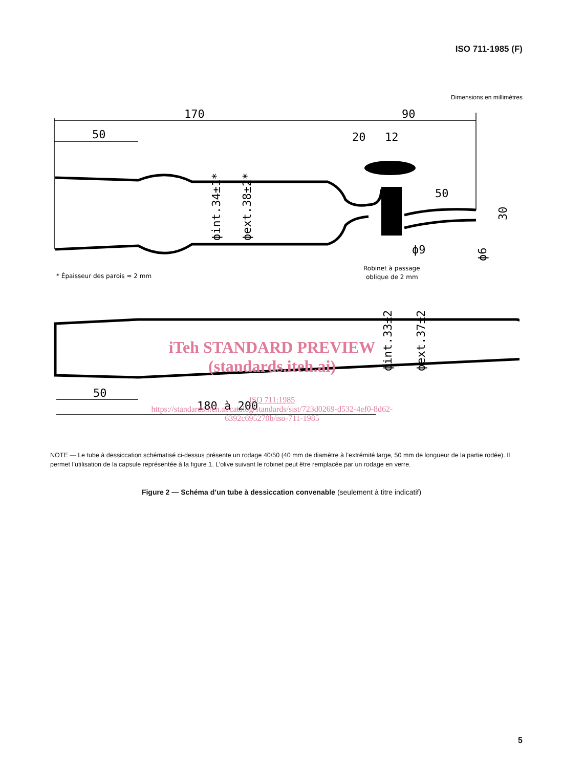ISO 711-1985 (F)
Dimensions en millimètres
170
90
50
20
12
50
ϕ9
50
180 à 200
ϕint.34±1*
ϕext.38±2*
30
ϕ6
ϕint.33±2
ϕext.37±2
* Épaisseur des parois ≈ 2 mm
Robinet à passage
oblique de 2 mm
iTeh STANDARD PREVIEW
(standards.iteh.ai)
ISO 711:1985
https://standards.iteh.ai/catalog/standards/sist/723d0269-d532-4ef0-8d62-
6392c695270b/iso-711-1985
NOTE — Le tube à dessiccation schématisé ci-dessus présente un rodage 40/50 (40 mm de diamètre à l’extrémité large, 50 mm de longueur de la partie rodée). Il permet l’utilisation de la capsule représentée à la figure 1. L’olive suivant le robinet peut être remplacée par un rodage en verre.
Figure 2 — Schéma d’un tube à dessiccation convenable (seulement à titre indicatif)
5